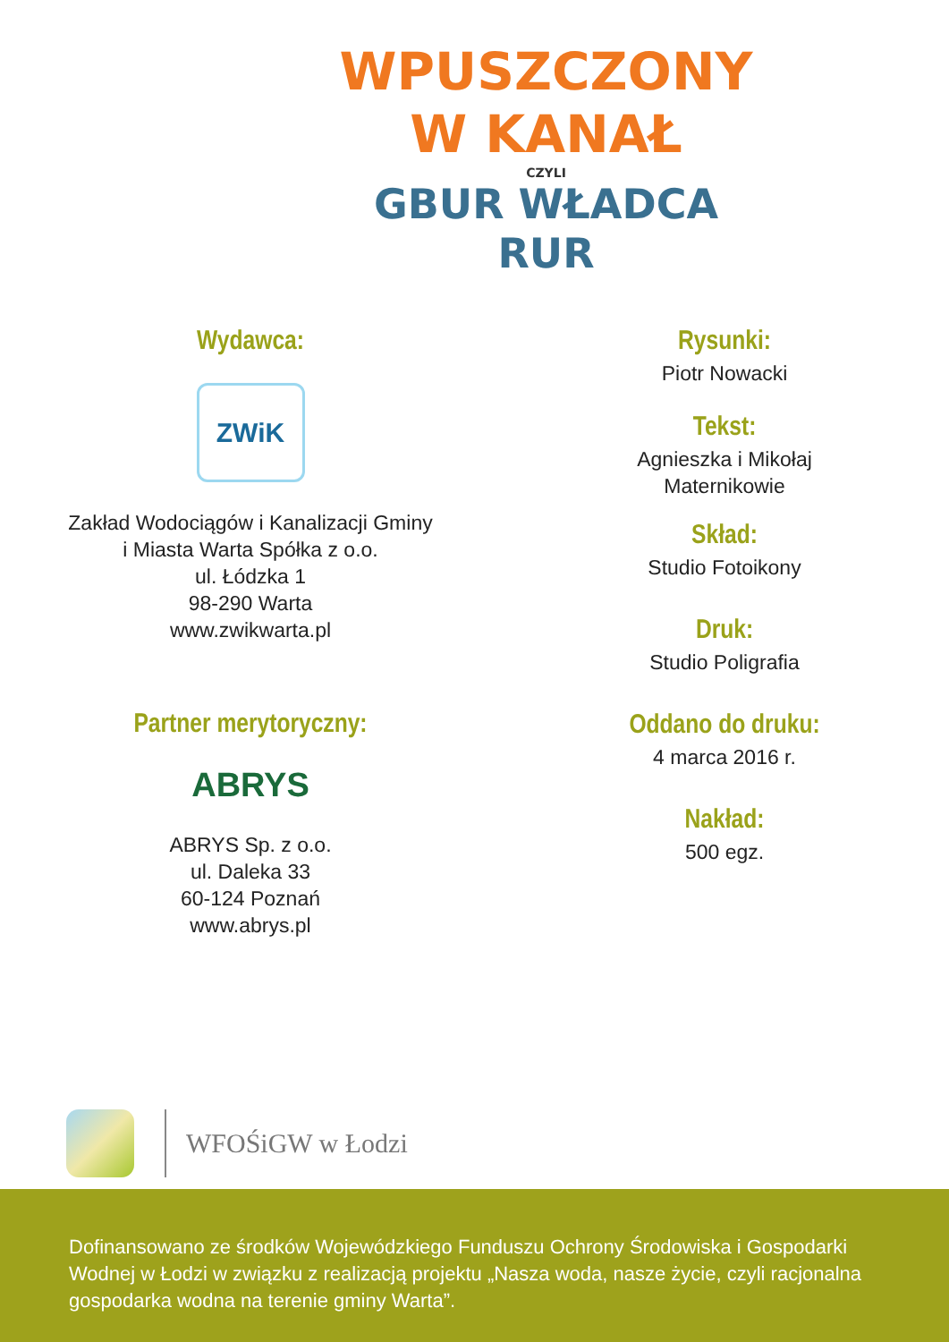WPUSZCZONY
W KANAŁ
CZYLI
GBUR WŁADCA
RUR
Wydawca:
ZWiK
Zakład Wodociągów i Kanalizacji Gminy
i Miasta Warta Spółka z o.o.
ul. Łódzka 1
98-290 Warta
www.zwikwarta.pl
Partner merytoryczny:
ABRYS
ABRYS Sp. z o.o.
ul. Daleka 33
60-124 Poznań
www.abrys.pl
Rysunki:
Piotr Nowacki
Tekst:
Agnieszka i Mikołaj
Maternikowie
Skład:
Studio Fotoikony
Druk:
Studio Poligrafia
Oddano do druku:
4 marca 2016 r.
Nakład:
500 egz.
WFOŚiGW w Łodzi
Dofinansowano ze środków Wojewódzkiego Funduszu Ochrony Środowiska i Gospodarki Wodnej w Łodzi w związku z realizacją projektu „Nasza woda, nasze życie, czyli racjonalna gospodarka wodna na terenie gminy Warta”.